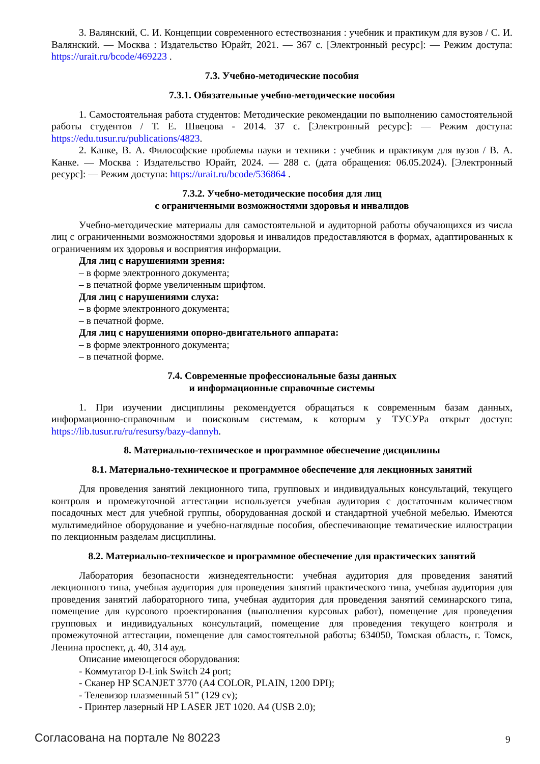3. Валянский, С. И. Концепции современного естествознания : учебник и практикум для вузов / С. И. Валянский. — Москва : Издательство Юрайт, 2021. — 367 с. [Электронный ресурс]: — Режим доступа: https://urait.ru/bcode/469223 .
7.3. Учебно-методические пособия
7.3.1. Обязательные учебно-методические пособия
1. Самостоятельная работа студентов: Методические рекомендации по выполнению самостоятельной работы студентов / Т. Е. Швецова - 2014. 37 с. [Электронный ресурс]: — Режим доступа: https://edu.tusur.ru/publications/4823.
2. Канке, В. А. Философские проблемы науки и техники : учебник и практикум для вузов / В. А. Канке. — Москва : Издательство Юрайт, 2024. — 288 с. (дата обращения: 06.05.2024). [Электронный ресурс]: — Режим доступа: https://urait.ru/bcode/536864 .
7.3.2. Учебно-методические пособия для лиц
с ограниченными возможностями здоровья и инвалидов
Учебно-методические материалы для самостоятельной и аудиторной работы обучающихся из числа лиц с ограниченными возможностями здоровья и инвалидов предоставляются в формах, адаптированных к ограничениям их здоровья и восприятия информации.
Для лиц с нарушениями зрения:
– в форме электронного документа;
– в печатной форме увеличенным шрифтом.
Для лиц с нарушениями слуха:
– в форме электронного документа;
– в печатной форме.
Для лиц с нарушениями опорно-двигательного аппарата:
– в форме электронного документа;
– в печатной форме.
7.4. Современные профессиональные базы данных
и информационные справочные системы
1. При изучении дисциплины рекомендуется обращаться к современным базам данных, информационно-справочным и поисковым системам, к которым у ТУСУРа открыт доступ: https://lib.tusur.ru/ru/resursy/bazy-dannyh.
8. Материально-техническое и программное обеспечение дисциплины
8.1. Материально-техническое и программное обеспечение для лекционных занятий
Для проведения занятий лекционного типа, групповых и индивидуальных консультаций, текущего контроля и промежуточной аттестации используется учебная аудитория с достаточным количеством посадочных мест для учебной группы, оборудованная доской и стандартной учебной мебелью. Имеются мультимедийное оборудование и учебно-наглядные пособия, обеспечивающие тематические иллюстрации по лекционным разделам дисциплины.
8.2. Материально-техническое и программное обеспечение для практических занятий
Лаборатория безопасности жизнедеятельности: учебная аудитория для проведения занятий лекционного типа, учебная аудитория для проведения занятий практического типа, учебная аудитория для проведения занятий лабораторного типа, учебная аудитория для проведения занятий семинарского типа, помещение для курсового проектирования (выполнения курсовых работ), помещение для проведения групповых и индивидуальных консультаций, помещение для проведения текущего контроля и промежуточной аттестации, помещение для самостоятельной работы; 634050, Томская область, г. Томск, Ленина проспект, д. 40, 314 ауд.
Описание имеющегося оборудования:
- Коммутатор D-Link Switch 24 port;
- Сканер HP SCANJET 3770 (A4 COLOR, PLAIN, 1200 DPI);
- Телевизор плазменный 51” (129 cv);
- Принтер лазерный HP LASER JET 1020. A4 (USB 2.0);
Согласована на портале № 80223 9